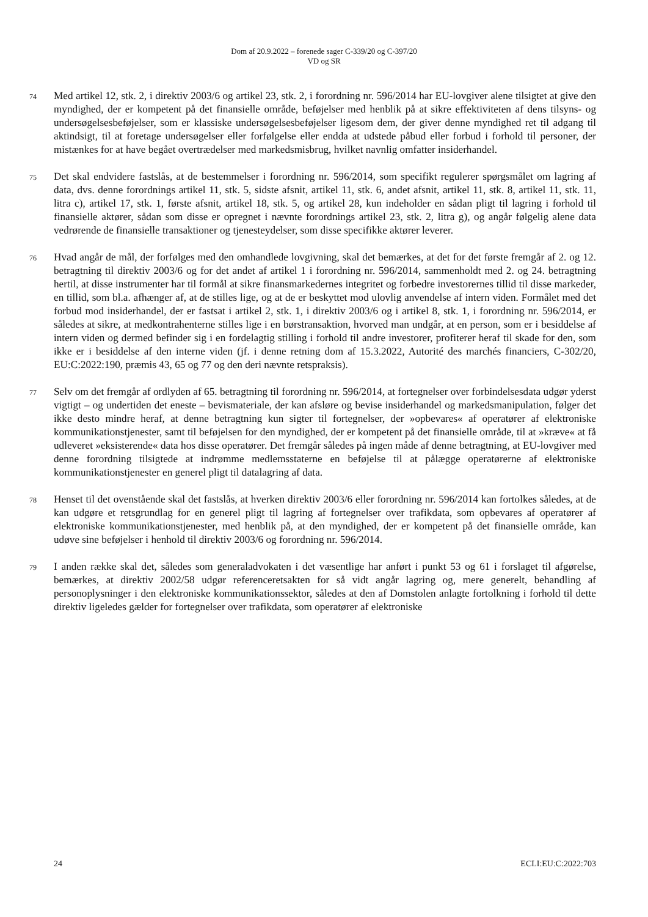Dom af 20.9.2022 – forenede sager C-339/20 og C-397/20
VD og SR
74
Med artikel 12, stk. 2, i direktiv 2003/6 og artikel 23, stk. 2, i forordning nr. 596/2014 har EU-lovgiver alene tilsigtet at give den myndighed, der er kompetent på det finansielle område, beføjelser med henblik på at sikre effektiviteten af dens tilsyns- og undersøgelsesbeføjelser, som er klassiske undersøgelsesbeføjelser ligesom dem, der giver denne myndighed ret til adgang til aktindsigt, til at foretage undersøgelser eller forfølgelse eller endda at udstede påbud eller forbud i forhold til personer, der mistænkes for at have begået overtrædelser med markedsmisbrug, hvilket navnlig omfatter insiderhandel.
75
Det skal endvidere fastslås, at de bestemmelser i forordning nr. 596/2014, som specifikt regulerer spørgsmålet om lagring af data, dvs. denne forordnings artikel 11, stk. 5, sidste afsnit, artikel 11, stk. 6, andet afsnit, artikel 11, stk. 8, artikel 11, stk. 11, litra c), artikel 17, stk. 1, første afsnit, artikel 18, stk. 5, og artikel 28, kun indeholder en sådan pligt til lagring i forhold til finansielle aktører, sådan som disse er opregnet i nævnte forordnings artikel 23, stk. 2, litra g), og angår følgelig alene data vedrørende de finansielle transaktioner og tjenesteydelser, som disse specifikke aktører leverer.
76
Hvad angår de mål, der forfølges med den omhandlede lovgivning, skal det bemærkes, at det for det første fremgår af 2. og 12. betragtning til direktiv 2003/6 og for det andet af artikel 1 i forordning nr. 596/2014, sammenholdt med 2. og 24. betragtning hertil, at disse instrumenter har til formål at sikre finansmarkedernes integritet og forbedre investorernes tillid til disse markeder, en tillid, som bl.a. afhænger af, at de stilles lige, og at de er beskyttet mod ulovlig anvendelse af intern viden. Formålet med det forbud mod insiderhandel, der er fastsat i artikel 2, stk. 1, i direktiv 2003/6 og i artikel 8, stk. 1, i forordning nr. 596/2014, er således at sikre, at medkontrahenterne stilles lige i en børstransaktion, hvorved man undgår, at en person, som er i besiddelse af intern viden og dermed befinder sig i en fordelagtig stilling i forhold til andre investorer, profiterer heraf til skade for den, som ikke er i besiddelse af den interne viden (jf. i denne retning dom af 15.3.2022, Autorité des marchés financiers, C-302/20, EU:C:2022:190, præmis 43, 65 og 77 og den deri nævnte retspraksis).
77
Selv om det fremgår af ordlyden af 65. betragtning til forordning nr. 596/2014, at fortegnelser over forbindelsesdata udgør yderst vigtigt – og undertiden det eneste – bevismateriale, der kan afsløre og bevise insiderhandel og markedsmanipulation, følger det ikke desto mindre heraf, at denne betragtning kun sigter til fortegnelser, der »opbevares« af operatører af elektroniske kommunikationstjenester, samt til beføjelsen for den myndighed, der er kompetent på det finansielle område, til at »kræve« at få udleveret »eksisterende« data hos disse operatører. Det fremgår således på ingen måde af denne betragtning, at EU-lovgiver med denne forordning tilsigtede at indrømme medlemsstaterne en beføjelse til at pålægge operatørerne af elektroniske kommunikationstjenester en generel pligt til datalagring af data.
78
Henset til det ovenstående skal det fastslås, at hverken direktiv 2003/6 eller forordning nr. 596/2014 kan fortolkes således, at de kan udgøre et retsgrundlag for en generel pligt til lagring af fortegnelser over trafikdata, som opbevares af operatører af elektroniske kommunikationstjenester, med henblik på, at den myndighed, der er kompetent på det finansielle område, kan udøve sine beføjelser i henhold til direktiv 2003/6 og forordning nr. 596/2014.
79
I anden række skal det, således som generaladvokaten i det væsentlige har anført i punkt 53 og 61 i forslaget til afgørelse, bemærkes, at direktiv 2002/58 udgør referenceretsakten for så vidt angår lagring og, mere generelt, behandling af personoplysninger i den elektroniske kommunikationssektor, således at den af Domstolen anlagte fortolkning i forhold til dette direktiv ligeledes gælder for fortegnelser over trafikdata, som operatører af elektroniske
24 ECLI:EU:C:2022:703